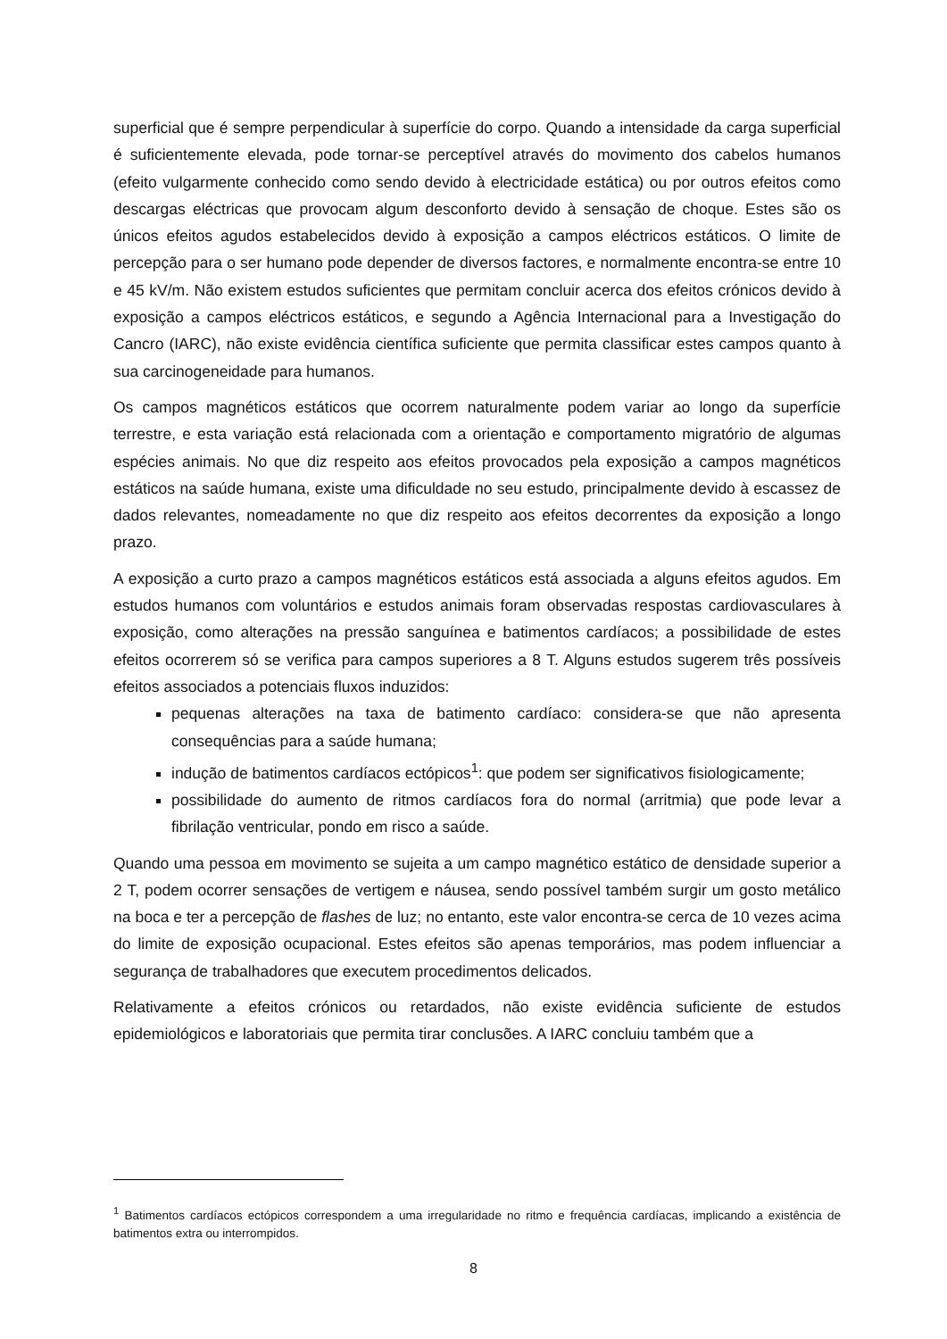superficial que é sempre perpendicular à superfície do corpo. Quando a intensidade da carga superficial é suficientemente elevada, pode tornar-se perceptível através do movimento dos cabelos humanos (efeito vulgarmente conhecido como sendo devido à electricidade estática) ou por outros efeitos como descargas eléctricas que provocam algum desconforto devido à sensação de choque. Estes são os únicos efeitos agudos estabelecidos devido à exposição a campos eléctricos estáticos. O limite de percepção para o ser humano pode depender de diversos factores, e normalmente encontra-se entre 10 e 45 kV/m. Não existem estudos suficientes que permitam concluir acerca dos efeitos crónicos devido à exposição a campos eléctricos estáticos, e segundo a Agência Internacional para a Investigação do Cancro (IARC), não existe evidência científica suficiente que permita classificar estes campos quanto à sua carcinogeneidade para humanos.
Os campos magnéticos estáticos que ocorrem naturalmente podem variar ao longo da superfície terrestre, e esta variação está relacionada com a orientação e comportamento migratório de algumas espécies animais. No que diz respeito aos efeitos provocados pela exposição a campos magnéticos estáticos na saúde humana, existe uma dificuldade no seu estudo, principalmente devido à escassez de dados relevantes, nomeadamente no que diz respeito aos efeitos decorrentes da exposição a longo prazo.
A exposição a curto prazo a campos magnéticos estáticos está associada a alguns efeitos agudos. Em estudos humanos com voluntários e estudos animais foram observadas respostas cardiovasculares à exposição, como alterações na pressão sanguínea e batimentos cardíacos; a possibilidade de estes efeitos ocorrerem só se verifica para campos superiores a 8 T. Alguns estudos sugerem três possíveis efeitos associados a potenciais fluxos induzidos:
pequenas alterações na taxa de batimento cardíaco: considera-se que não apresenta consequências para a saúde humana;
indução de batimentos cardíacos ectópicos<sup>1</sup>: que podem ser significativos fisiologicamente;
possibilidade do aumento de ritmos cardíacos fora do normal (arritmia) que pode levar a fibrilação ventricular, pondo em risco a saúde.
Quando uma pessoa em movimento se sujeita a um campo magnético estático de densidade superior a 2 T, podem ocorrer sensações de vertigem e náusea, sendo possível também surgir um gosto metálico na boca e ter a percepção de flashes de luz; no entanto, este valor encontra-se cerca de 10 vezes acima do limite de exposição ocupacional. Estes efeitos são apenas temporários, mas podem influenciar a segurança de trabalhadores que executem procedimentos delicados.
Relativamente a efeitos crónicos ou retardados, não existe evidência suficiente de estudos epidemiológicos e laboratoriais que permita tirar conclusões. A IARC concluiu também que a
<sup>1</sup> Batimentos cardíacos ectópicos correspondem a uma irregularidade no ritmo e frequência cardíacas, implicando a existência de batimentos extra ou interrompidos.
8